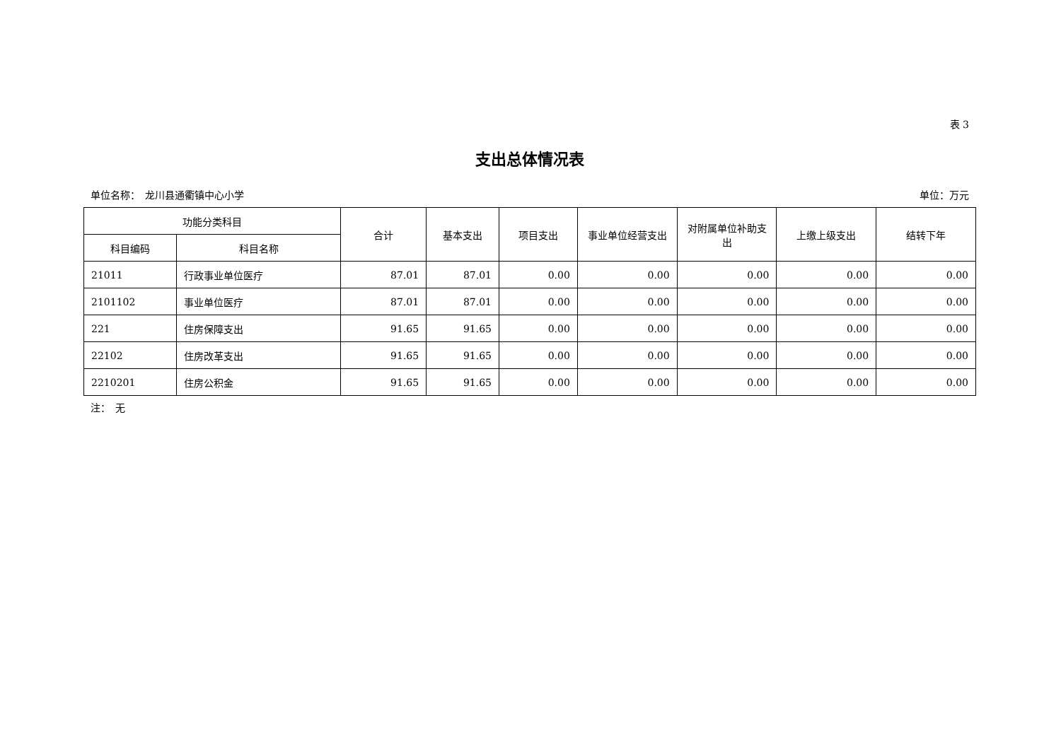表 3
支出总体情况表
单位名称：　龙川县通衢镇中心小学 单位：万元
| 功能分类科目 | | 合计 | 基本支出 | 项目支出 | 事业单位经营支出 | 对附属单位补助支出 | 上缴上级支出 | 结转下年 |
| --- | --- | --- | --- | --- | --- | --- | --- | --- |
| 科目编码 | 科目名称 | | | | | | | |
| 21011 | 行政事业单位医疗 | 87.01 | 87.01 | 0.00 | 0.00 | 0.00 | 0.00 | 0.00 |
| 2101102 | 事业单位医疗 | 87.01 | 87.01 | 0.00 | 0.00 | 0.00 | 0.00 | 0.00 |
| 221 | 住房保障支出 | 91.65 | 91.65 | 0.00 | 0.00 | 0.00 | 0.00 | 0.00 |
| 22102 | 住房改革支出 | 91.65 | 91.65 | 0.00 | 0.00 | 0.00 | 0.00 | 0.00 |
| 2210201 | 住房公积金 | 91.65 | 91.65 | 0.00 | 0.00 | 0.00 | 0.00 | 0.00 |
注：　无